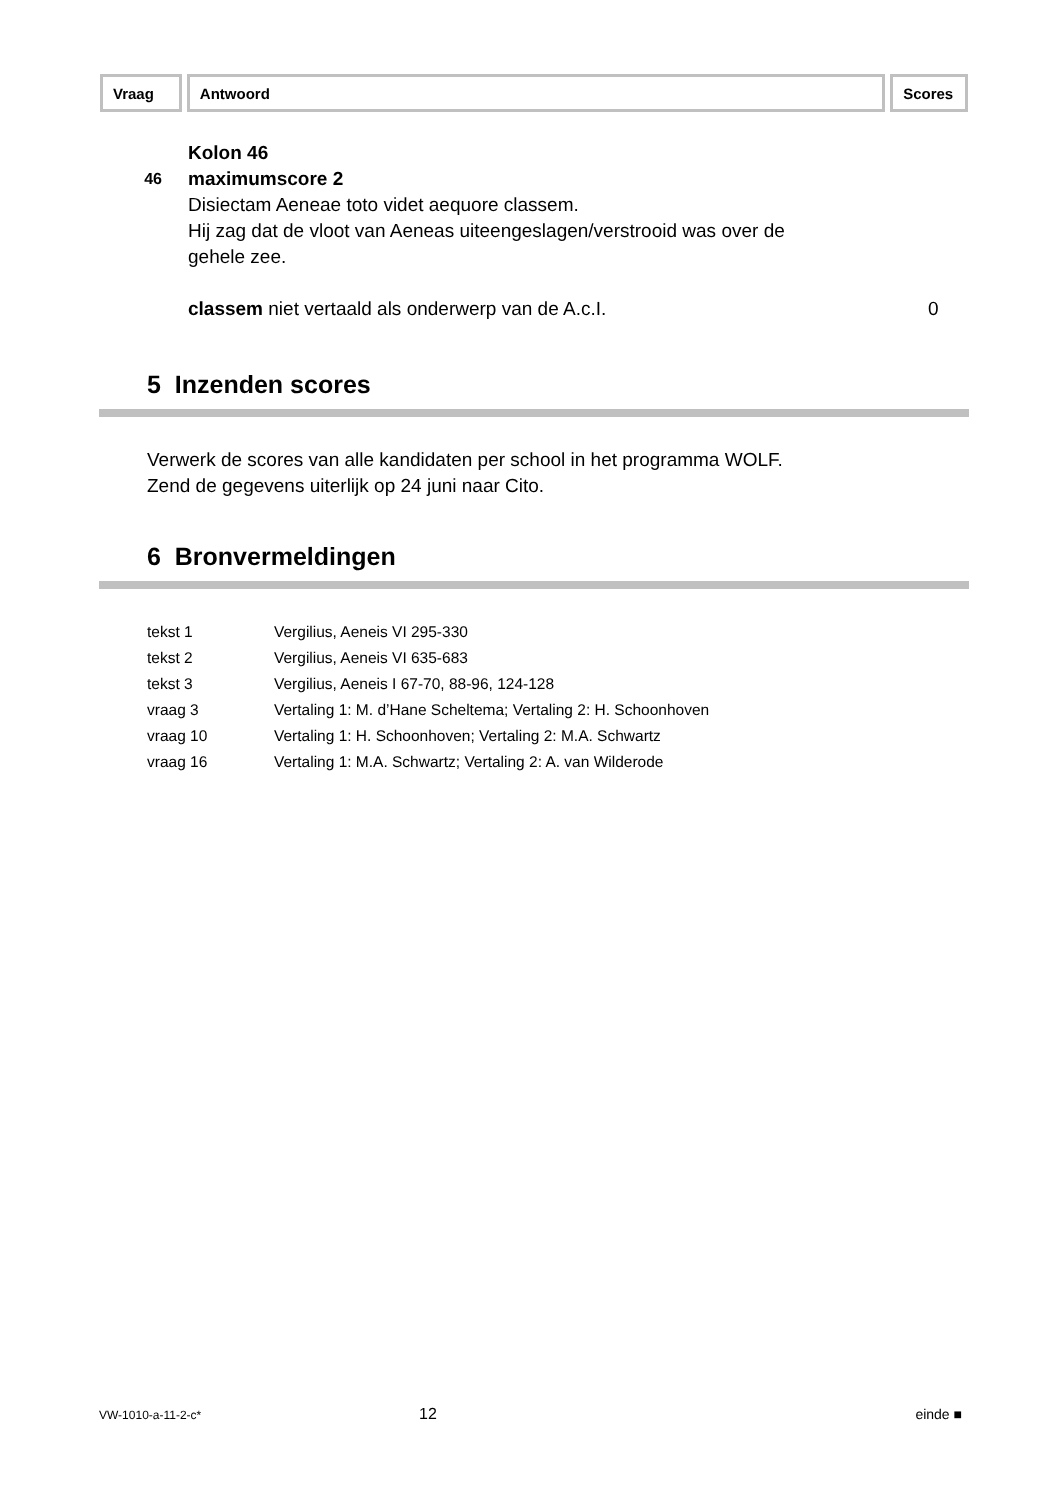Vraag Antwoord Scores
Kolon 46
46 maximumscore 2
Disiectam Aeneae toto videt aequore classem.
Hij zag dat de vloot van Aeneas uiteengeslagen/verstrooid was over de
gehele zee.
classem niet vertaald als onderwerp van de A.c.I. 0
5 Inzenden scores
Verwerk de scores van alle kandidaten per school in het programma WOLF.
Zend de gegevens uiterlijk op 24 juni naar Cito.
6 Bronvermeldingen
| tekst 1 | Vergilius, Aeneis VI 295-330 |
| tekst 2 | Vergilius, Aeneis VI 635-683 |
| tekst 3 | Vergilius, Aeneis I 67-70, 88-96, 124-128 |
| vraag 3 | Vertaling 1: M. d’Hane Scheltema; Vertaling 2: H. Schoonhoven |
| vraag 10 | Vertaling 1: H. Schoonhoven; Vertaling 2: M.A. Schwartz |
| vraag 16 | Vertaling 1: M.A. Schwartz; Vertaling 2: A. van Wilderode |
VW-1010-a-11-2-c* 12 einde ■